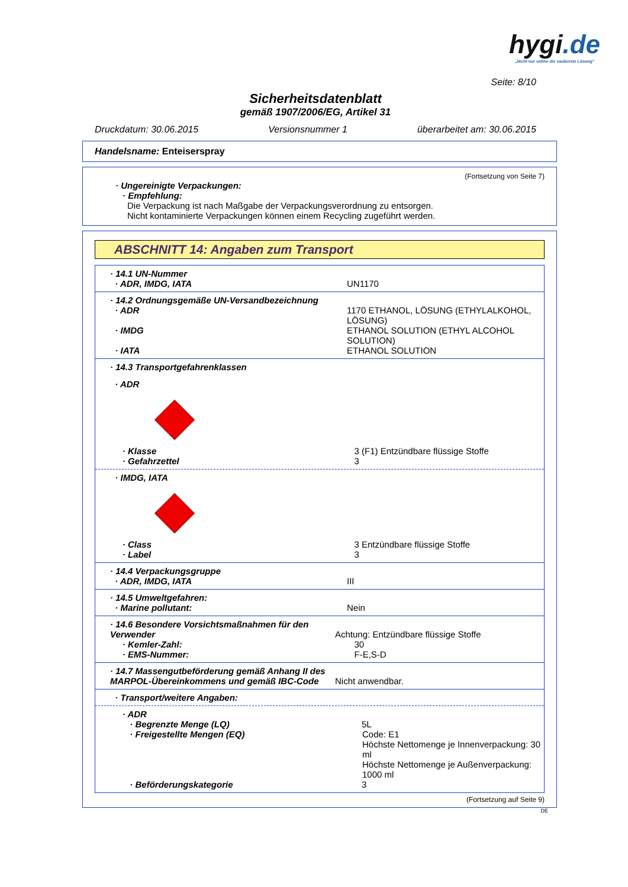hygi.de
„Nicht nur online die sauberste Lösung"
Seite: 8/10
Sicherheitsdatenblatt
gemäß 1907/2006/EG, Artikel 31
Druckdatum: 30.06.2015 Versionsnummer 1 überarbeitet am: 30.06.2015
Handelsname: Enteiserspray
(Fortsetzung von Seite 7)
· Ungereinigte Verpackungen:
· Empfehlung:
Die Verpackung ist nach Maßgabe der Verpackungsverordnung zu entsorgen.
Nicht kontaminierte Verpackungen können einem Recycling zugeführt werden.
ABSCHNITT 14: Angaben zum Transport
· 14.1 UN-Nummer
· ADR, IMDG, IATA UN1170
· 14.2 Ordnungsgemäße UN-Versandbezeichnung
· ADR 1170 ETHANOL, LÖSUNG (ETHYLALKOHOL, LÖSUNG)
· IMDG ETHANOL SOLUTION (ETHYL ALCOHOL SOLUTION)
· IATA ETHANOL SOLUTION
· 14.3 Transportgefahrenklassen
· ADR
· Klasse 3 (F1) Entzündbare flüssige Stoffe
· Gefahrzettel 3
· IMDG, IATA
· Class 3 Entzündbare flüssige Stoffe
· Label 3
· 14.4 Verpackungsgruppe
· ADR, IMDG, IATA III
· 14.5 Umweltgefahren:
· Marine pollutant: Nein
· 14.6 Besondere Vorsichtsmaßnahmen für den Verwender
Achtung: Entzündbare flüssige Stoffe
· Kemler-Zahl: 30
· EMS-Nummer: F-E,S-D
· 14.7 Massengutbeförderung gemäß Anhang II des MARPOL-Übereinkommens und gemäß IBC-Code
Nicht anwendbar.
· Transport/weitere Angaben:
· ADR
· Begrenzte Menge (LQ) 5L
· Freigestellte Mengen (EQ) Code: E1
Höchste Nettomenge je Innenverpackung: 30 ml
Höchste Nettomenge je Außenverpackung: 1000 ml
· Beförderungskategorie 3
(Fortsetzung auf Seite 9)
DE